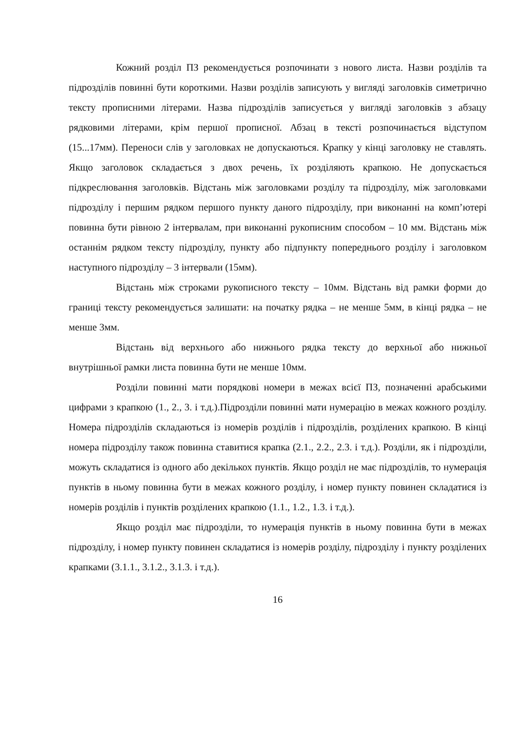Кожний розділ ПЗ рекомендується розпочинати з нового листа. Назви розділів та підрозділів повинні бути короткими. Назви розділів записують у вигляді заголовків симетрично тексту прописними літерами. Назва підрозділів записується у вигляді заголовків з абзацу рядковими літерами, крім першої прописної. Абзац в тексті розпочинається відступом (15...17мм). Переноси слів у заголовках не допускаються. Крапку у кінці заголовку не ставлять. Якщо заголовок складається з двох речень, їх розділяють крапкою. Не допускається підкреслювання заголовків. Відстань між заголовками розділу та підрозділу, між заголовками підрозділу і першим рядком першого пункту даного підрозділу, при виконанні на комп’ютері повинна бути рівною 2 інтервалам, при виконанні рукописним способом – 10 мм. Відстань між останнім рядком тексту підрозділу, пункту або підпункту попереднього розділу і заголовком наступного підрозділу – 3 інтервали (15мм).
Відстань між строками рукописного тексту – 10мм. Відстань від рамки форми до границі тексту рекомендується залишати: на початку рядка – не менше 5мм, в кінці рядка – не менше 3мм.
Відстань від верхнього або нижнього рядка тексту до верхньої або нижньої внутрішньої рамки листа повинна бути не менше 10мм.
Розділи повинні мати порядкові номери в межах всієї ПЗ, позначенні арабськими цифрами з крапкою (1., 2., 3. і т.д.).Підрозділи повинні мати нумерацію в межах кожного розділу. Номера підрозділів складаються із номерів розділів і підрозділів, розділених крапкою. В кінці номера підрозділу також повинна ставитися крапка (2.1., 2.2., 2.3. і т.д.). Розділи, як і підрозділи, можуть складатися із одного або декількох пунктів. Якщо розділ не має підрозділів, то нумерація пунктів в ньому повинна бути в межах кожного розділу, і номер пункту повинен складатися із номерів розділів і пунктів розділених крапкою (1.1., 1.2., 1.3. і т.д.).
Якщо розділ має підрозділи, то нумерація пунктів в ньому повинна бути в межах підрозділу, і номер пункту повинен складатися із номерів розділу, підрозділу і пункту розділених крапками (3.1.1., 3.1.2., 3.1.3. і т.д.).
16